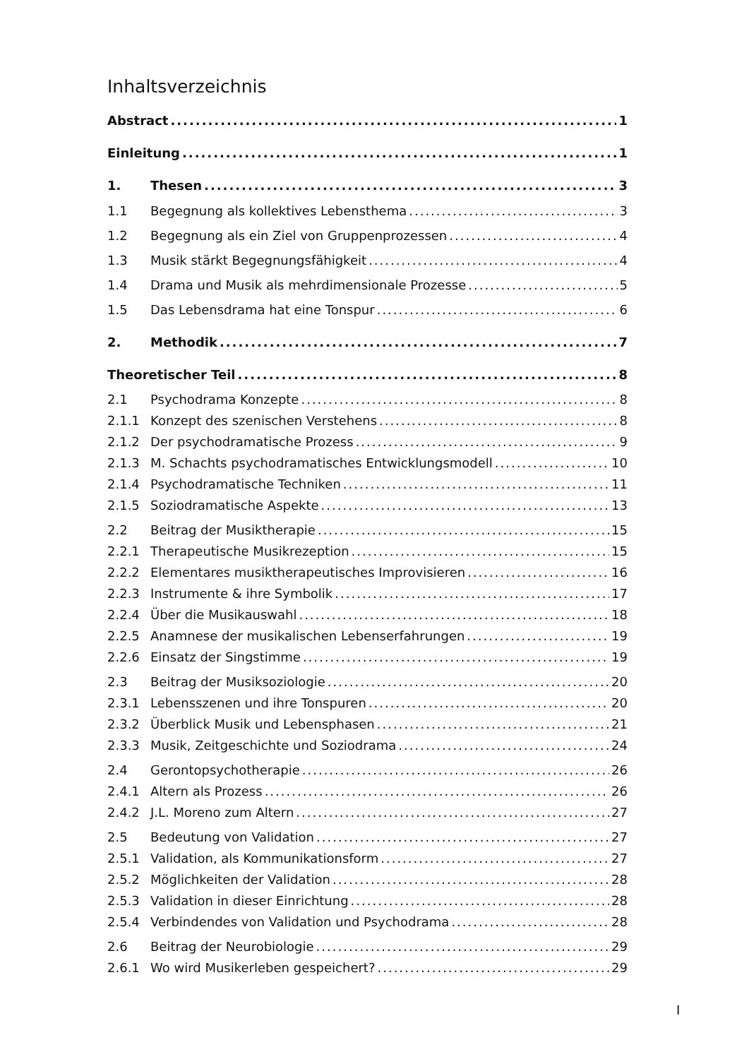Inhaltsverzeichnis
Abstract 1
Einleitung 1
1. Thesen 3
1.1 Begegnung als kollektives Lebensthema 3
1.2 Begegnung als ein Ziel von Gruppenprozessen 4
1.3 Musik stärkt Begegnungsfähigkeit 4
1.4 Drama und Musik als mehrdimensionale Prozesse 5
1.5 Das Lebensdrama hat eine Tonspur 6
2. Methodik 7
Theoretischer Teil 8
2.1 Psychodrama Konzepte 8
2.1.1 Konzept des szenischen Verstehens 8
2.1.2 Der psychodramatische Prozess 9
2.1.3 M. Schachts psychodramatisches Entwicklungsmodell 10
2.1.4 Psychodramatische Techniken 11
2.1.5 Soziodramatische Aspekte 13
2.2 Beitrag der Musiktherapie 15
2.2.1 Therapeutische Musikrezeption 15
2.2.2 Elementares musiktherapeutisches Improvisieren 16
2.2.3 Instrumente & ihre Symbolik 17
2.2.4 Über die Musikauswahl 18
2.2.5 Anamnese der musikalischen Lebenserfahrungen 19
2.2.6 Einsatz der Singstimme 19
2.3 Beitrag der Musiksoziologie 20
2.3.1 Lebensszenen und ihre Tonspuren 20
2.3.2 Überblick Musik und Lebensphasen 21
2.3.3 Musik, Zeitgeschichte und Soziodrama 24
2.4 Gerontopsychotherapie 26
2.4.1 Altern als Prozess 26
2.4.2 J.L. Moreno zum Altern 27
2.5 Bedeutung von Validation 27
2.5.1 Validation, als Kommunikationsform 27
2.5.2 Möglichkeiten der Validation 28
2.5.3 Validation in dieser Einrichtung 28
2.5.4 Verbindendes von Validation und Psychodrama 28
2.6 Beitrag der Neurobiologie 29
2.6.1 Wo wird Musikerleben gespeichert? 29
I